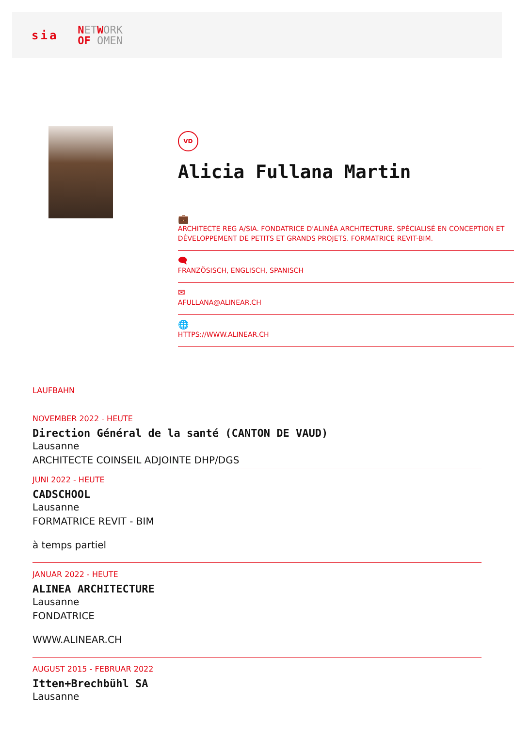sia NETWORK
OF OMEN
VD
Alicia Fullana Martin
💼
ARCHITECTE REG A/SIA. FONDATRICE D'ALINÉA ARCHITECTURE. SPÉCIALISÉ EN CONCEPTION ET DÉVELOPPEMENT DE PETITS ET GRANDS PROJETS. FORMATRICE REVIT-BIM.
🗨
FRANZÖSISCH, ENGLISCH, SPANISCH
✉
AFULLANA@ALINEAR.CH
🌐
HTTPS://WWW.ALINEAR.CH
LAUFBAHN
NOVEMBER 2022 - HEUTE
Direction Général de la santé (CANTON DE VAUD)
Lausanne
ARCHITECTE COINSEIL ADJOINTE DHP/DGS
JUNI 2022 - HEUTE
CADSCHOOL
Lausanne
FORMATRICE REVIT - BIM
à temps partiel
JANUAR 2022 - HEUTE
ALINEA ARCHITECTURE
Lausanne
FONDATRICE
WWW.ALINEAR.CH
AUGUST 2015 - FEBRUAR 2022
Itten+Brechbühl SA
Lausanne